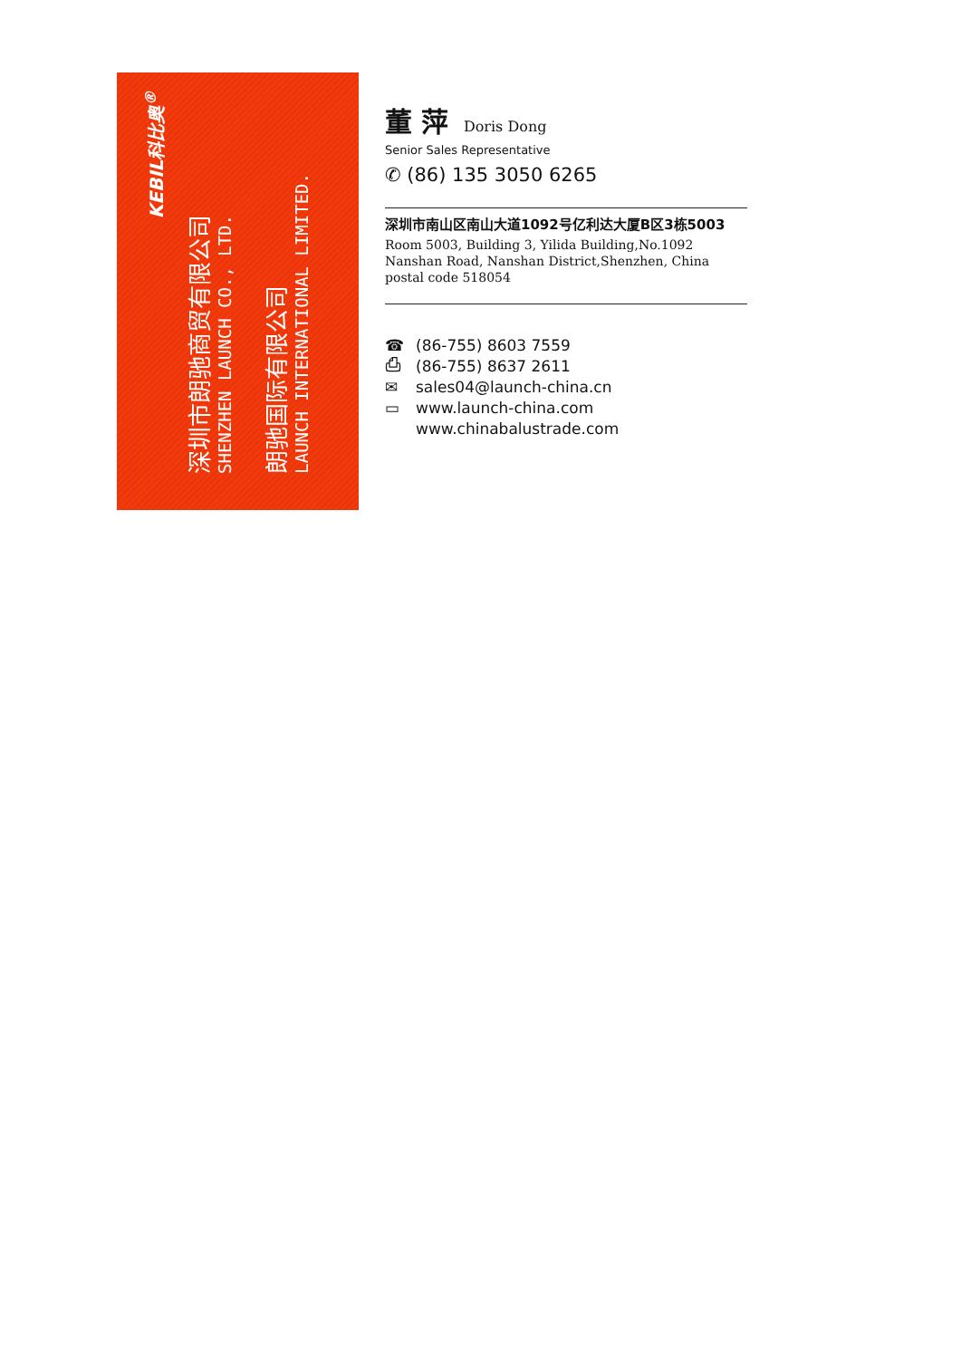KEBIL科比奥<sup>®</sup>
深圳市朗驰商贸有限公司
SHENZHEN LAUNCH CO., LTD.
朗驰国际有限公司
LAUNCH INTERNATIONAL LIMITED.
董 萍 Doris Dong
Senior Sales Representative
✆ (86) 135 3050 6265
深圳市南山区南山大道1092号亿利达大厦B区3栋5003
Room 5003, Building 3, Yilida Building,No.1092 Nanshan Road, Nanshan District,Shenzhen, China postal code 518054
☎ (86-755) 8603 7559
⎙ (86-755) 8637 2611
✉ sales04@launch-china.cn
▭ www.launch-china.com
www.chinabalustrade.com